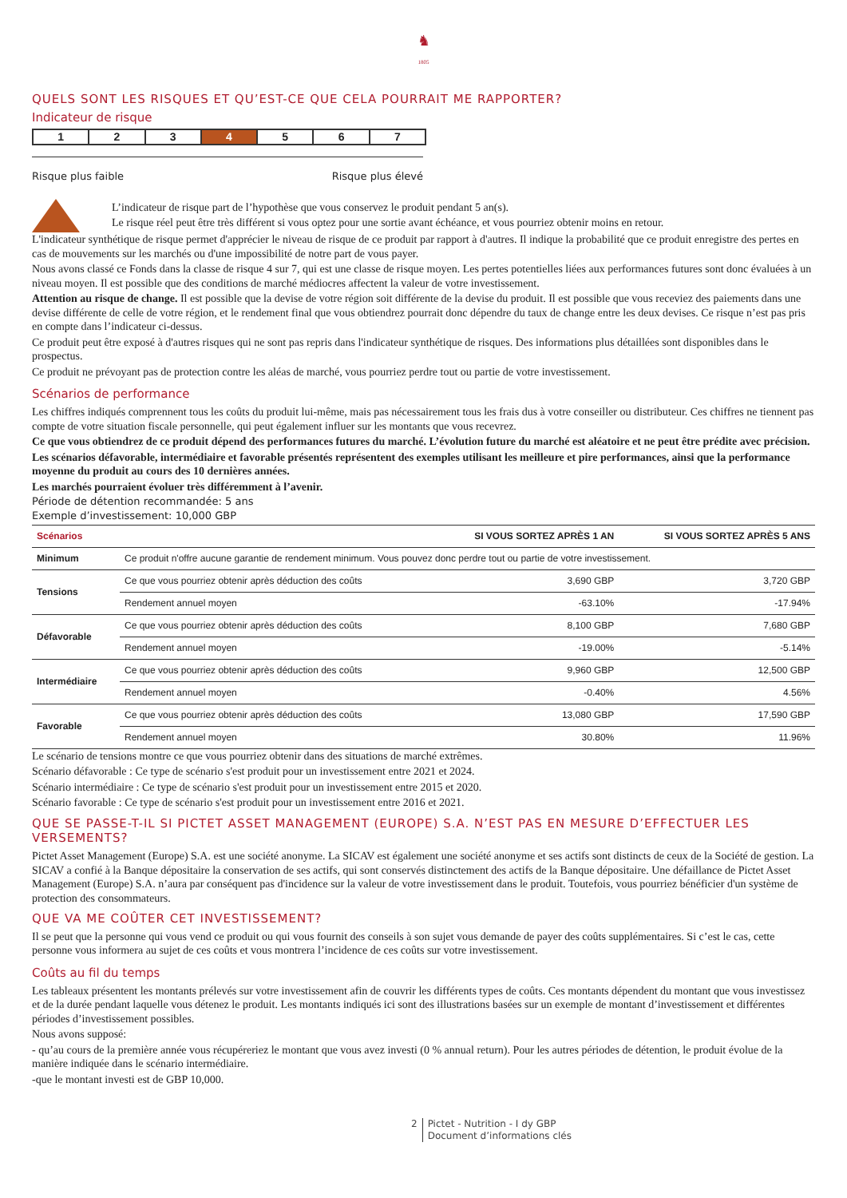♞
1805
QUELS SONT LES RISQUES ET QU’EST-CE QUE CELA POURRAIT ME RAPPORTER?
Indicateur de risque
1 2 3 4 5 6 7
Risque plus faible Risque plus élevé
L’indicateur de risque part de l’hypothèse que vous conservez le produit pendant 5 an(s).
Le risque réel peut être très différent si vous optez pour une sortie avant échéance, et vous pourriez obtenir moins en retour.
L'indicateur synthétique de risque permet d'apprécier le niveau de risque de ce produit par rapport à d'autres. Il indique la probabilité que ce produit enregistre des pertes en cas de mouvements sur les marchés ou d'une impossibilité de notre part de vous payer.
Nous avons classé ce Fonds dans la classe de risque 4 sur 7, qui est une classe de risque moyen. Les pertes potentielles liées aux performances futures sont donc évaluées à un niveau moyen. Il est possible que des conditions de marché médiocres affectent la valeur de votre investissement.
Attention au risque de change. Il est possible que la devise de votre région soit différente de la devise du produit. Il est possible que vous receviez des paiements dans une devise différente de celle de votre région, et le rendement final que vous obtiendrez pourrait donc dépendre du taux de change entre les deux devises. Ce risque n’est pas pris en compte dans l’indicateur ci-dessus.
Ce produit peut être exposé à d'autres risques qui ne sont pas repris dans l'indicateur synthétique de risques. Des informations plus détaillées sont disponibles dans le prospectus.
Ce produit ne prévoyant pas de protection contre les aléas de marché, vous pourriez perdre tout ou partie de votre investissement.
Scénarios de performance
Les chiffres indiqués comprennent tous les coûts du produit lui-même, mais pas nécessairement tous les frais dus à votre conseiller ou distributeur. Ces chiffres ne tiennent pas compte de votre situation fiscale personnelle, qui peut également influer sur les montants que vous recevrez.
Ce que vous obtiendrez de ce produit dépend des performances futures du marché. L’évolution future du marché est aléatoire et ne peut être prédite avec précision.
Les scénarios défavorable, intermédiaire et favorable présentés représentent des exemples utilisant les meilleure et pire performances, ainsi que la performance moyenne du produit au cours des 10 dernières années.
Les marchés pourraient évoluer très différemment à l’avenir.
Période de détention recommandée: 5 ans
Exemple d’investissement: 10,000 GBP
| Scénarios | | SI VOUS SORTEZ APRÈS 1 AN | SI VOUS SORTEZ APRÈS 5 ANS |
| --- | --- | --- | --- |
| Minimum | Ce produit n'offre aucune garantie de rendement minimum. Vous pouvez donc perdre tout ou partie de votre investissement. | | |
| Tensions | Ce que vous pourriez obtenir après déduction des coûts | 3,690 GBP | 3,720 GBP |
| | Rendement annuel moyen | -63.10% | -17.94% |
| Défavorable | Ce que vous pourriez obtenir après déduction des coûts | 8,100 GBP | 7,680 GBP |
| | Rendement annuel moyen | -19.00% | -5.14% |
| Intermédiaire | Ce que vous pourriez obtenir après déduction des coûts | 9,960 GBP | 12,500 GBP |
| | Rendement annuel moyen | -0.40% | 4.56% |
| Favorable | Ce que vous pourriez obtenir après déduction des coûts | 13,080 GBP | 17,590 GBP |
| | Rendement annuel moyen | 30.80% | 11.96% |
Le scénario de tensions montre ce que vous pourriez obtenir dans des situations de marché extrêmes.
Scénario défavorable : Ce type de scénario s'est produit pour un investissement entre 2021 et 2024.
Scénario intermédiaire : Ce type de scénario s'est produit pour un investissement entre 2015 et 2020.
Scénario favorable : Ce type de scénario s'est produit pour un investissement entre 2016 et 2021.
QUE SE PASSE-T-IL SI PICTET ASSET MANAGEMENT (EUROPE) S.A. N’EST PAS EN MESURE D’EFFECTUER LES VERSEMENTS?
Pictet Asset Management (Europe) S.A. est une société anonyme. La SICAV est également une société anonyme et ses actifs sont distincts de ceux de la Société de gestion. La SICAV a confié à la Banque dépositaire la conservation de ses actifs, qui sont conservés distinctement des actifs de la Banque dépositaire. Une défaillance de Pictet Asset Management (Europe) S.A. n’aura par conséquent pas d'incidence sur la valeur de votre investissement dans le produit. Toutefois, vous pourriez bénéficier d'un système de protection des consommateurs.
QUE VA ME COÛTER CET INVESTISSEMENT?
Il se peut que la personne qui vous vend ce produit ou qui vous fournit des conseils à son sujet vous demande de payer des coûts supplémentaires. Si c’est le cas, cette personne vous informera au sujet de ces coûts et vous montrera l’incidence de ces coûts sur votre investissement.
Coûts au fil du temps
Les tableaux présentent les montants prélevés sur votre investissement afin de couvrir les différents types de coûts. Ces montants dépendent du montant que vous investissez et de la durée pendant laquelle vous détenez le produit. Les montants indiqués ici sont des illustrations basées sur un exemple de montant d’investissement et différentes périodes d’investissement possibles.
Nous avons supposé:
- qu’au cours de la première année vous récupéreriez le montant que vous avez investi (0 % annual return). Pour les autres périodes de détention, le produit évolue de la manière indiquée dans le scénario intermédiaire.
-que le montant investi est de GBP 10,000.
2 Pictet - Nutrition - I dy GBP
Document d’informations clés